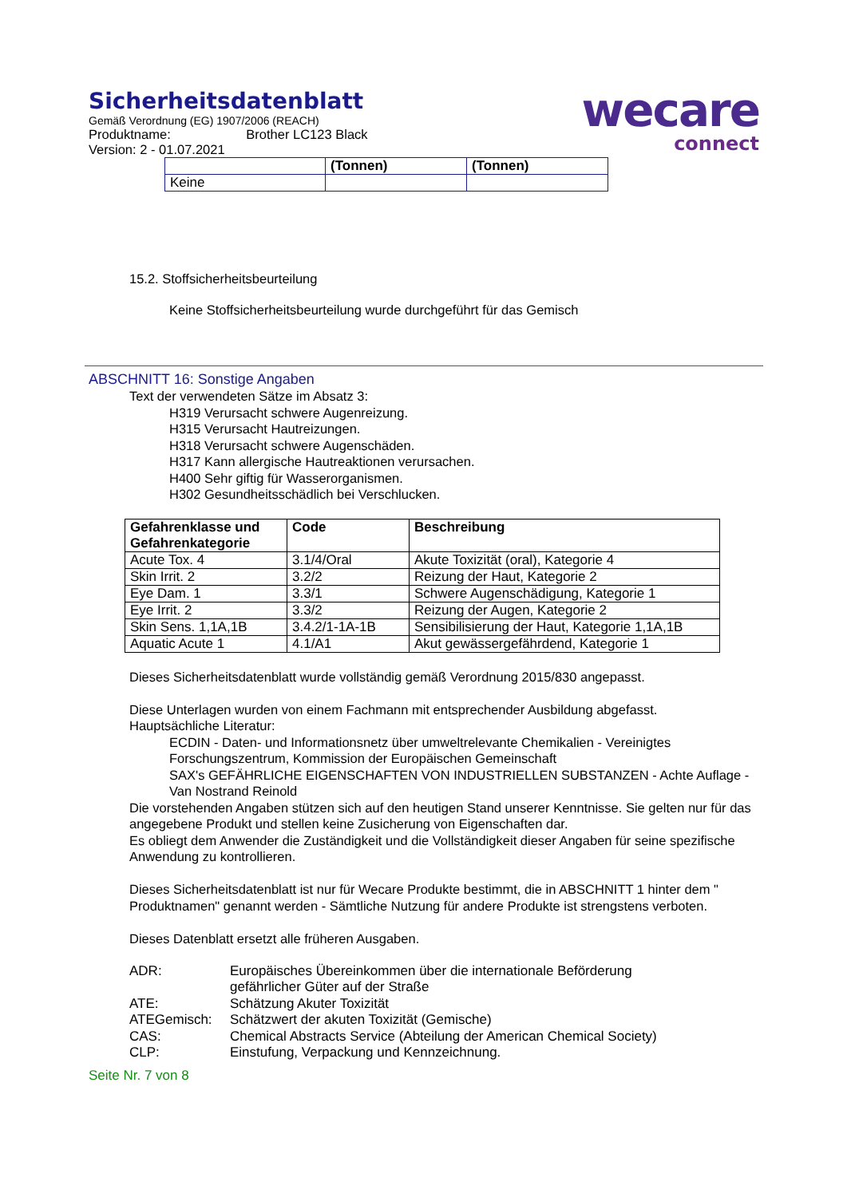Sicherheitsdatenblatt
Gemäß Verordnung (EG) 1907/2006 (REACH)
Produktname: Brother LC123 Black
Version: 2 - 01.07.2021
wecare
connect
| | (Tonnen) | (Tonnen) |
| Keine | | |
15.2. Stoffsicherheitsbeurteilung
Keine Stoffsicherheitsbeurteilung wurde durchgeführt für das Gemisch
ABSCHNITT 16: Sonstige Angaben
Text der verwendeten Sätze im Absatz 3:
H319 Verursacht schwere Augenreizung.
H315 Verursacht Hautreizungen.
H318 Verursacht schwere Augenschäden.
H317 Kann allergische Hautreaktionen verursachen.
H400 Sehr giftig für Wasserorganismen.
H302 Gesundheitsschädlich bei Verschlucken.
| Gefahrenklasse und Gefahrenkategorie | Code | Beschreibung |
| --- | --- | --- |
| Acute Tox. 4 | 3.1/4/Oral | Akute Toxizität (oral), Kategorie 4 |
| Skin Irrit. 2 | 3.2/2 | Reizung der Haut, Kategorie 2 |
| Eye Dam. 1 | 3.3/1 | Schwere Augenschädigung, Kategorie 1 |
| Eye Irrit. 2 | 3.3/2 | Reizung der Augen, Kategorie 2 |
| Skin Sens. 1,1A,1B | 3.4.2/1-1A-1B | Sensibilisierung der Haut, Kategorie 1,1A,1B |
| Aquatic Acute 1 | 4.1/A1 | Akut gewässergefährdend, Kategorie 1 |
Dieses Sicherheitsdatenblatt wurde vollständig gemäß Verordnung 2015/830 angepasst.
Diese Unterlagen wurden von einem Fachmann mit entsprechender Ausbildung abgefasst.
Hauptsächliche Literatur:
ECDIN - Daten- und Informationsnetz über umweltrelevante Chemikalien - Vereinigtes Forschungszentrum, Kommission der Europäischen Gemeinschaft
SAX's GEFÄHRLICHE EIGENSCHAFTEN VON INDUSTRIELLEN SUBSTANZEN - Achte Auflage - Van Nostrand Reinold
Die vorstehenden Angaben stützen sich auf den heutigen Stand unserer Kenntnisse. Sie gelten nur für das angegebene Produkt und stellen keine Zusicherung von Eigenschaften dar.
Es obliegt dem Anwender die Zuständigkeit und die Vollständigkeit dieser Angaben für seine spezifische Anwendung zu kontrollieren.
Dieses Sicherheitsdatenblatt ist nur für Wecare Produkte bestimmt, die in ABSCHNITT 1 hinter dem " Produktnamen" genannt werden - Sämtliche Nutzung für andere Produkte ist strengstens verboten.
Dieses Datenblatt ersetzt alle früheren Ausgaben.
| ADR: | Europäisches Übereinkommen über die internationale Beförderung gefährlicher Güter auf der Straße |
| ATE: | Schätzung Akuter Toxizität |
| ATEGemisch: | Schätzwert der akuten Toxizität (Gemische) |
| CAS: | Chemical Abstracts Service (Abteilung der American Chemical Society) |
| CLP: | Einstufung, Verpackung und Kennzeichnung. |
Seite Nr. 7 von 8